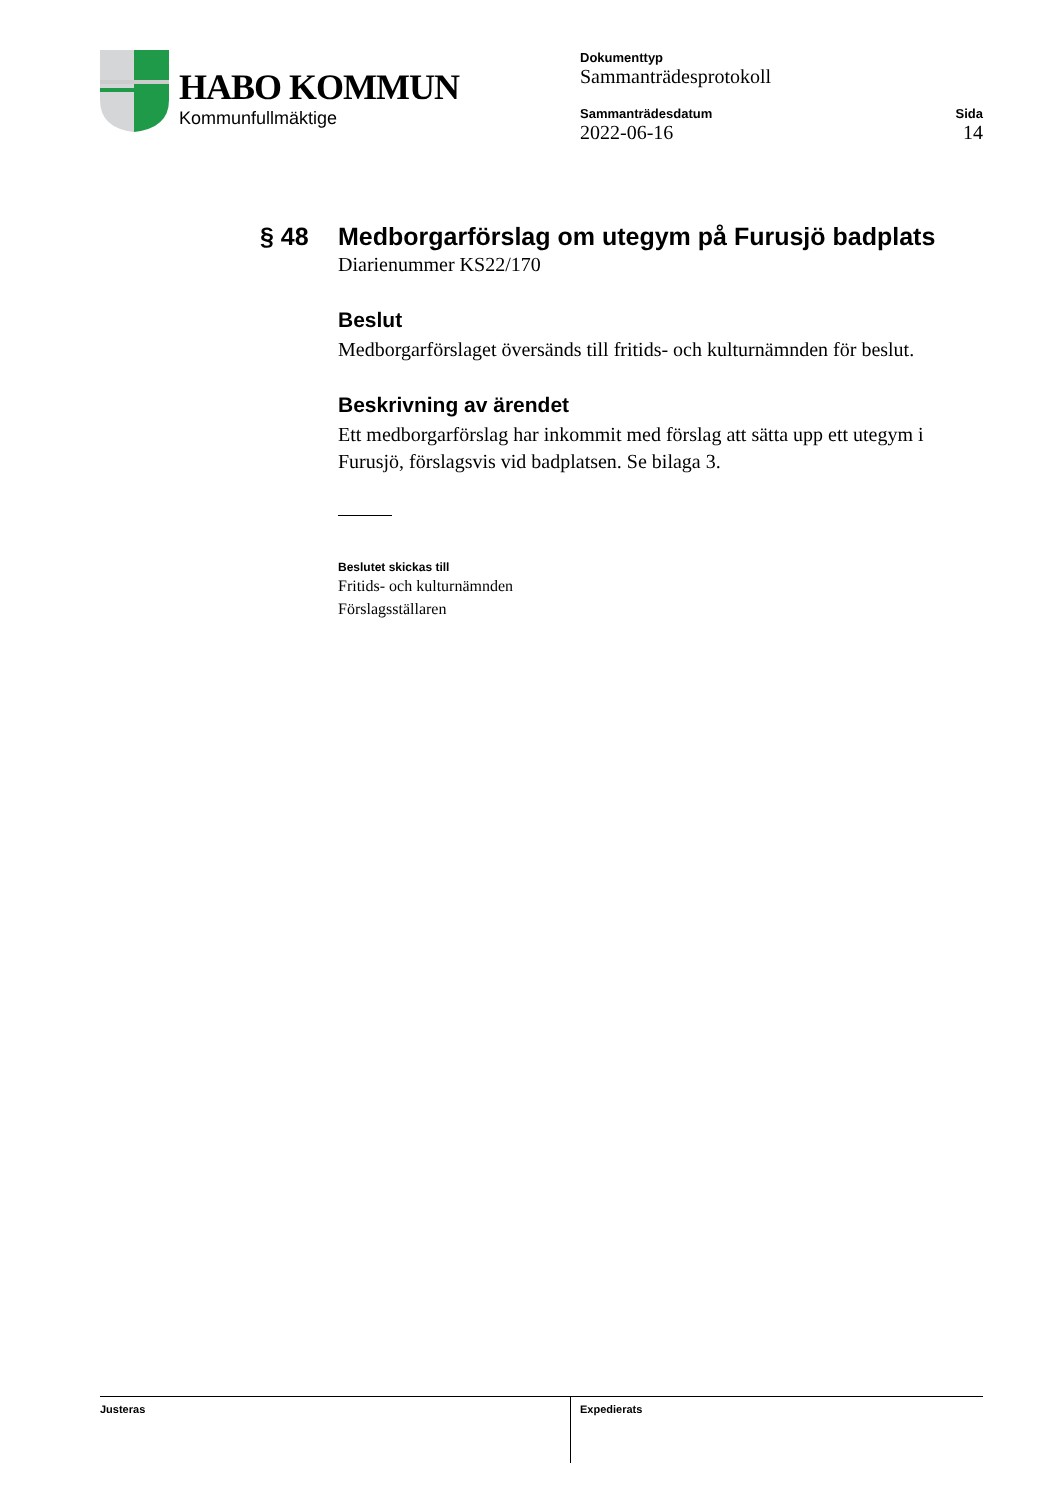HABO KOMMUN
Kommunfullmäktige
Dokumenttyp
Sammanträdesprotokoll
Sammanträdesdatum
2022-06-16
Sida
14
§ 48 Medborgarförslag om utegym på Furusjö badplats
Diarienummer KS22/170
Beslut
Medborgarförslaget översänds till fritids- och kulturnämnden för beslut.
Beskrivning av ärendet
Ett medborgarförslag har inkommit med förslag att sätta upp ett utegym i Furusjö, förslagsvis vid badplatsen. Se bilaga 3.
Beslutet skickas till
Fritids- och kulturnämnden
Förslagsställaren
Justeras Expedierats